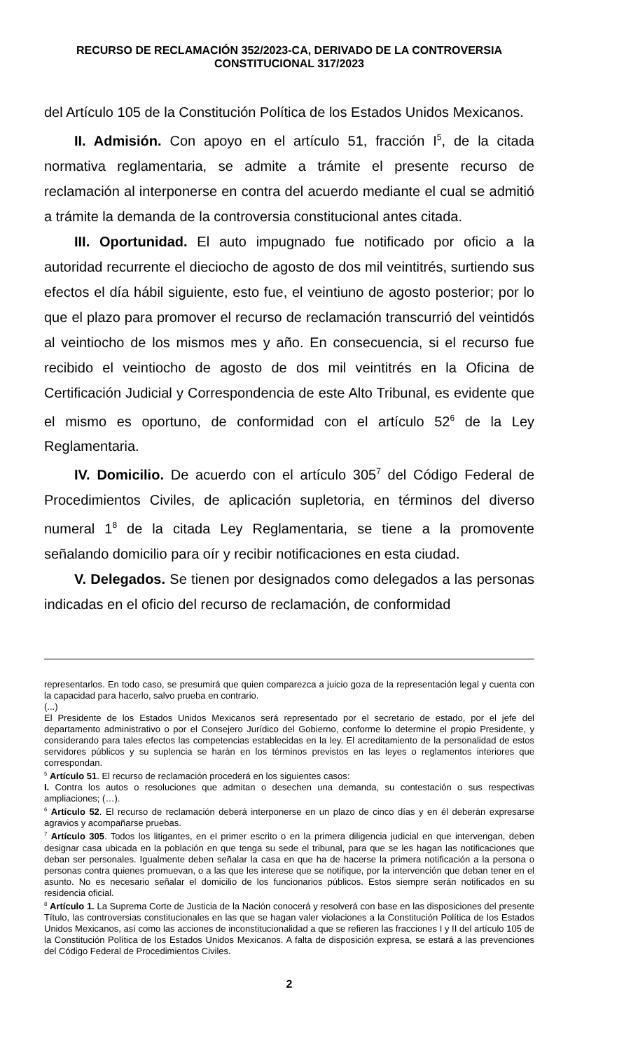RECURSO DE RECLAMACIÓN 352/2023-CA, DERIVADO DE LA CONTROVERSIA
CONSTITUCIONAL 317/2023
del Artículo 105 de la Constitución Política de los Estados Unidos Mexicanos.
II. Admisión. Con apoyo en el artículo 51, fracción I<sup>5</sup>, de la citada normativa reglamentaria, se admite a trámite el presente recurso de reclamación al interponerse en contra del acuerdo mediante el cual se admitió a trámite la demanda de la controversia constitucional antes citada.
III. Oportunidad. El auto impugnado fue notificado por oficio a la autoridad recurrente el dieciocho de agosto de dos mil veintitrés, surtiendo sus efectos el día hábil siguiente, esto fue, el veintiuno de agosto posterior; por lo que el plazo para promover el recurso de reclamación transcurrió del veintidós al veintiocho de los mismos mes y año. En consecuencia, si el recurso fue recibido el veintiocho de agosto de dos mil veintitrés en la Oficina de Certificación Judicial y Correspondencia de este Alto Tribunal, es evidente que el mismo es oportuno, de conformidad con el artículo 52<sup>6</sup> de la Ley Reglamentaria.
IV. Domicilio. De acuerdo con el artículo 305<sup>7</sup> del Código Federal de Procedimientos Civiles, de aplicación supletoria, en términos del diverso numeral 1<sup>8</sup> de la citada Ley Reglamentaria, se tiene a la promovente señalando domicilio para oír y recibir notificaciones en esta ciudad.
V. Delegados. Se tienen por designados como delegados a las personas indicadas en el oficio del recurso de reclamación, de conformidad
representarlos. En todo caso, se presumirá que quien comparezca a juicio goza de la representación legal y cuenta con la capacidad para hacerlo, salvo prueba en contrario.
(...)
El Presidente de los Estados Unidos Mexicanos será representado por el secretario de estado, por el jefe del departamento administrativo o por el Consejero Jurídico del Gobierno, conforme lo determine el propio Presidente, y considerando para tales efectos las competencias establecidas en la ley. El acreditamiento de la personalidad de estos servidores públicos y su suplencia se harán en los términos previstos en las leyes o reglamentos interiores que correspondan.
<sup>5</sup> Artículo 51. El recurso de reclamación procederá en los siguientes casos:
I. Contra los autos o resoluciones que admitan o desechen una demanda, su contestación o sus respectivas ampliaciones; (…).
<sup>6</sup> Artículo 52. El recurso de reclamación deberá interponerse en un plazo de cinco días y en él deberán expresarse agravios y acompañarse pruebas.
<sup>7</sup> Artículo 305. Todos los litigantes, en el primer escrito o en la primera diligencia judicial en que intervengan, deben designar casa ubicada en la población en que tenga su sede el tribunal, para que se les hagan las notificaciones que deban ser personales. Igualmente deben señalar la casa en que ha de hacerse la primera notificación a la persona o personas contra quienes promuevan, o a las que les interese que se notifique, por la intervención que deban tener en el asunto. No es necesario señalar el domicilio de los funcionarios públicos. Estos siempre serán notificados en su residencia oficial.
<sup>8</sup> Artículo 1. La Suprema Corte de Justicia de la Nación conocerá y resolverá con base en las disposiciones del presente Título, las controversias constitucionales en las que se hagan valer violaciones a la Constitución Política de los Estados Unidos Mexicanos, así como las acciones de inconstitucionalidad a que se refieren las fracciones I y II del artículo 105 de la Constitución Política de los Estados Unidos Mexicanos. A falta de disposición expresa, se estará a las prevenciones del Código Federal de Procedimientos Civiles.
2